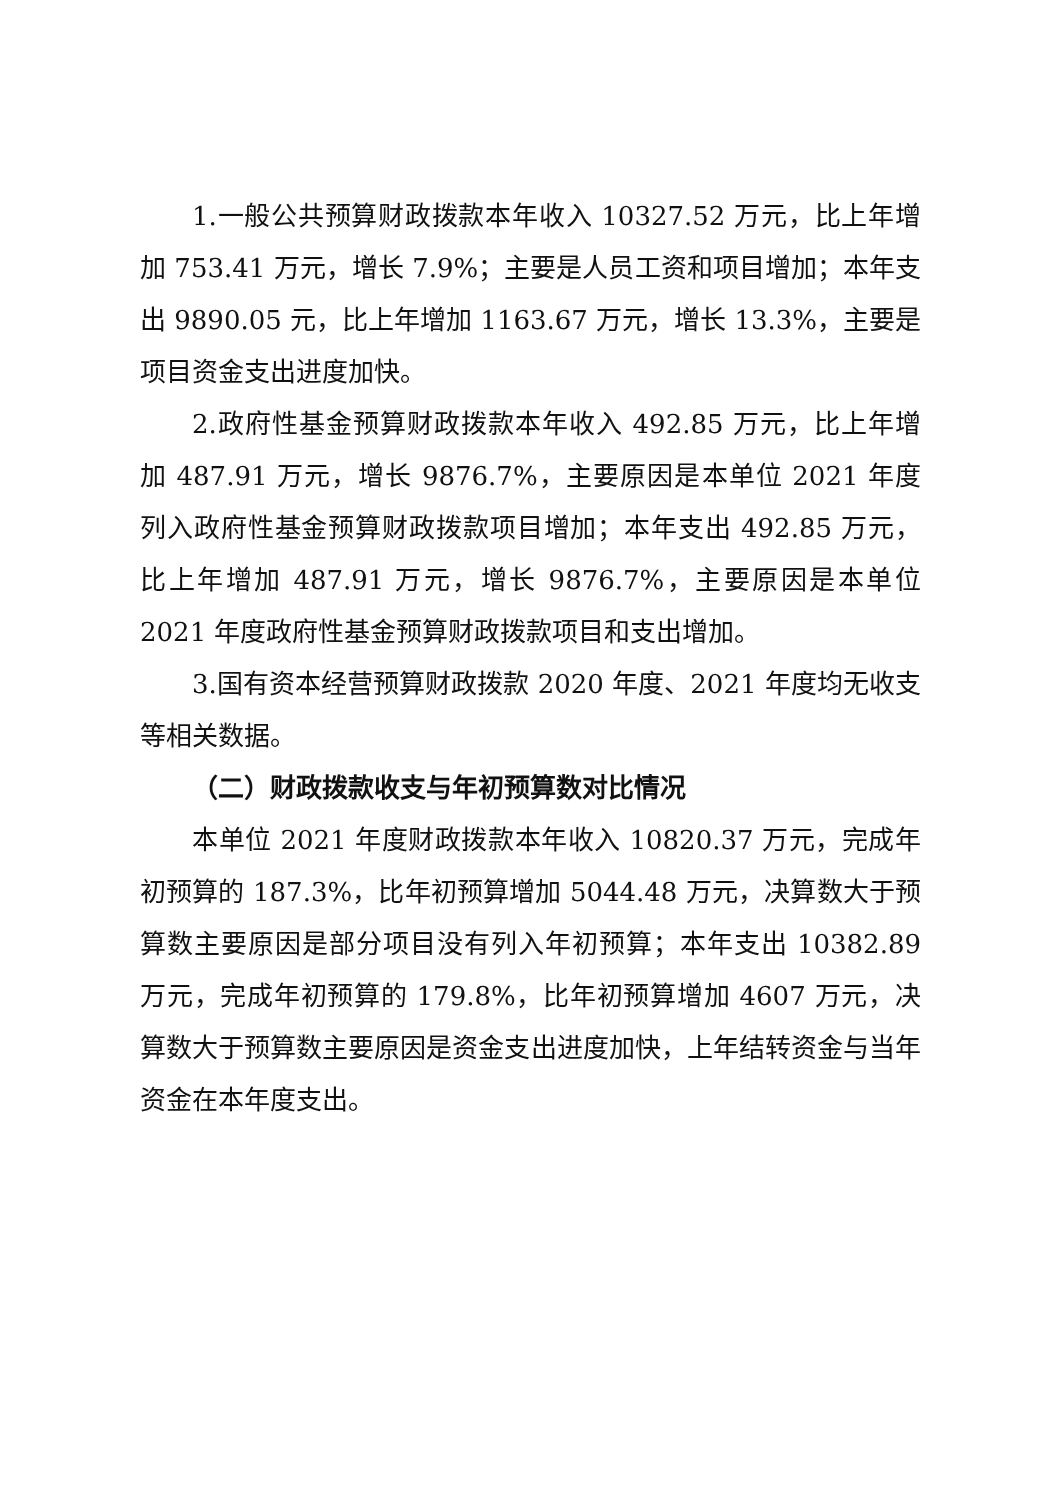1.一般公共预算财政拨款本年收入 10327.52 万元，比上年增加 753.41 万元，增长 7.9%；主要是人员工资和项目增加；本年支出 9890.05 元，比上年增加 1163.67 万元，增长 13.3%，主要是项目资金支出进度加快。
2.政府性基金预算财政拨款本年收入 492.85 万元，比上年增加 487.91 万元，增长 9876.7%，主要原因是本单位 2021 年度列入政府性基金预算财政拨款项目增加；本年支出 492.85 万元，比上年增加 487.91 万元，增长 9876.7%，主要原因是本单位 2021 年度政府性基金预算财政拨款项目和支出增加。
3.国有资本经营预算财政拨款 2020 年度、2021 年度均无收支等相关数据。
（二）财政拨款收支与年初预算数对比情况
本单位 2021 年度财政拨款本年收入 10820.37 万元，完成年初预算的 187.3%，比年初预算增加 5044.48 万元，决算数大于预算数主要原因是部分项目没有列入年初预算；本年支出 10382.89 万元，完成年初预算的 179.8%，比年初预算增加 4607 万元，决算数大于预算数主要原因是资金支出进度加快，上年结转资金与当年资金在本年度支出。